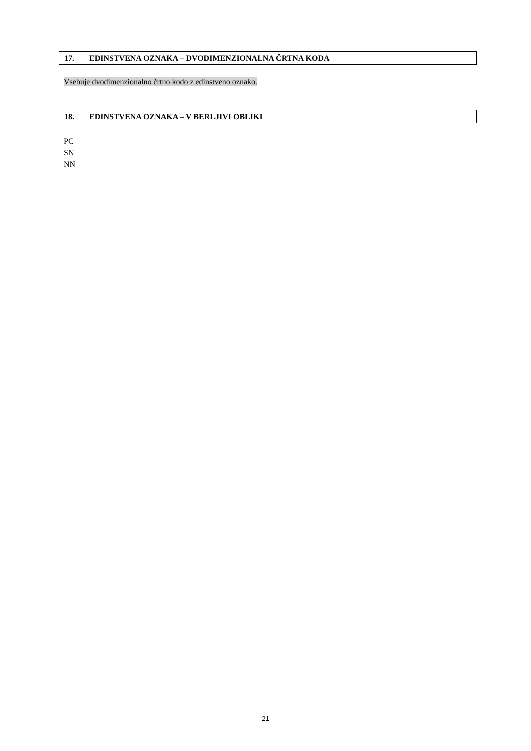17. EDINSTVENA OZNAKA – DVODIMENZIONALNA ČRTNA KODA
Vsebuje dvodimenzionalno črtno kodo z edinstveno oznako.
18. EDINSTVENA OZNAKA – V BERLJIVI OBLIKI
PC
SN
NN
21